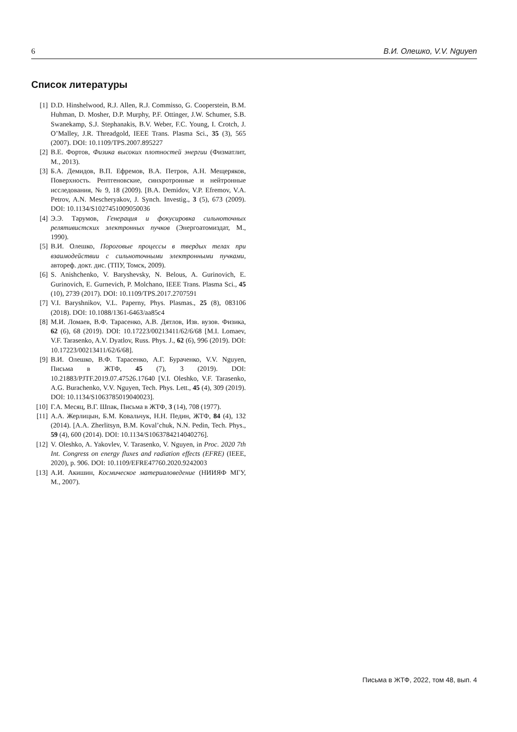6 В.И. Олешко, V.V. Nguyen
Список литературы
[1] D.D. Hinshelwood, R.J. Allen, R.J. Commisso, G. Cooperstein, B.M. Huhman, D. Mosher, D.P. Murphy, P.F. Ottinger, J.W. Schumer, S.B. Swanekamp, S.J. Stephanakis, B.V. Weber, F.C. Young, I. Crotch, J. O’Malley, J.R. Threadgold, IEEE Trans. Plasma Sci., 35 (3), 565 (2007). DOI: 10.1109/TPS.2007.895227
[2] В.Е. Фортов, Физика высоких плотностей энергии (Физматлит, М., 2013).
[3] Б.А. Демидов, В.П. Ефремов, В.А. Петров, А.Н. Мещеряков, Поверхность. Рентгеновские, синхротронные и нейтронные исследования, № 9, 18 (2009). [B.A. Demidov, V.P. Efremov, V.A. Petrov, A.N. Mescheryakov, J. Synch. Investig., 3 (5), 673 (2009). DOI: 10.1134/S1027451009050036
[4] Э.Э. Тарумов, Генерация и фокусировка сильноточных релятивистских электронных пучков (Энергоатомиздат, М., 1990).
[5] В.И. Олешко, Пороговые процессы в твердых телах при взаимодействии с сильноточными электронными пучками, автореф. докт. дис. (ТПУ, Томск, 2009).
[6] S. Anishchenko, V. Baryshevsky, N. Belous, A. Gurinovich, E. Gurinovich, E. Gurnevich, P. Molchano, IEEE Trans. Plasma Sci., 45 (10), 2739 (2017). DOI: 10.1109/TPS.2017.2707591
[7] V.I. Baryshnikov, V.L. Paperny, Phys. Plasmas., 25 (8), 083106 (2018). DOI: 10.1088/1361-6463/aa85c4
[8] М.И. Ломаев, В.Ф. Тарасенко, А.В. Дятлов, Изв. вузов. Физика, 62 (6), 68 (2019). DOI: 10.17223/00213411/62/6/68 [M.I. Lomaev, V.F. Tarasenko, A.V. Dyatlov, Russ. Phys. J., 62 (6), 996 (2019). DOI: 10.17223/00213411/62/6/68].
[9] В.И. Олешко, В.Ф. Тарасенко, А.Г. Бураченко, V.V. Nguyen, Письма в ЖТФ, 45 (7), 3 (2019). DOI: 10.21883/PJTF.2019.07.47526.17640 [V.I. Oleshko, V.F. Tarasenko, A.G. Burachenko, V.V. Nguyen, Tech. Phys. Lett., 45 (4), 309 (2019). DOI: 10.1134/S1063785019040023].
[10] Г.А. Месяц, В.Г. Шпак, Письма в ЖТФ, 3 (14), 708 (1977).
[11] А.А. Жерлицын, Б.М. Ковальчук, Н.Н. Педин, ЖТФ, 84 (4), 132 (2014). [A.A. Zherlitsyn, B.M. Koval’chuk, N.N. Pedin, Tech. Phys., 59 (4), 600 (2014). DOI: 10.1134/S1063784214040276].
[12] V. Oleshko, A. Yakovlev, V. Tarasenko, V. Nguyen, in Proc. 2020 7th Int. Congress on energy fluxes and radiation effects (EFRE) (IEEE, 2020), p. 906. DOI: 10.1109/EFRE47760.2020.9242003
[13] А.И. Акишин, Космическое материаловедение (НИИЯФ МГУ, М., 2007).
Письма в ЖТФ, 2022, том 48, вып. 4